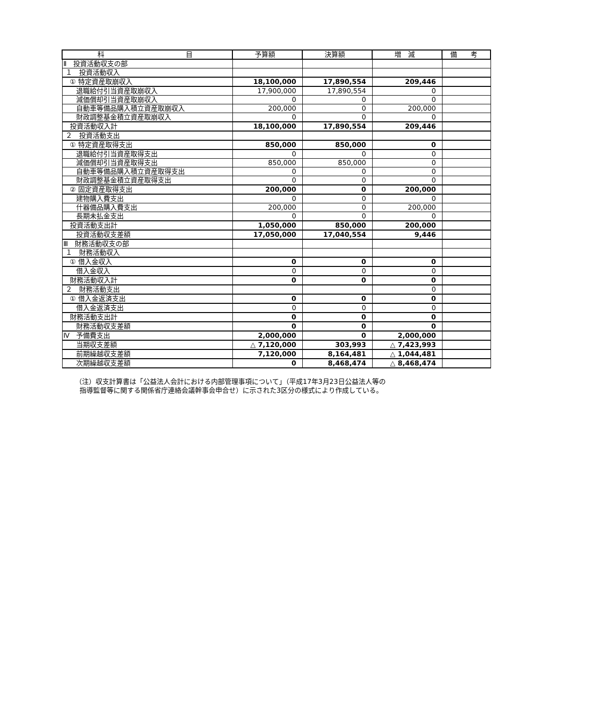| 科 目 | 予算額 | 決算額 | 増 減 | 備 考 |
| --- | --- | --- | --- | --- |
| Ⅱ 投資活動収支の部 | | | | |
| １ 投資活動収入 | | | | |
| ① 特定資産取崩収入 | 18,100,000 | 17,890,554 | 209,446 | |
| 退職給付引当資産取崩収入 | 17,900,000 | 17,890,554 | 0 | |
| 減価償却引当資産取崩収入 | 0 | 0 | 0 | |
| 自動車等備品購入積立資産取崩収入 | 200,000 | 0 | 200,000 | |
| 財政調整基金積立資産取崩収入 | 0 | 0 | 0 | |
| 投資活動収入計 | 18,100,000 | 17,890,554 | 209,446 | |
| ２ 投資活動支出 | | | | |
| ① 特定資産取得支出 | 850,000 | 850,000 | 0 | |
| 退職給付引当資産取得支出 | 0 | 0 | 0 | |
| 減価償却引当資産取得支出 | 850,000 | 850,000 | 0 | |
| 自動車等備品購入積立資産取得支出 | 0 | 0 | 0 | |
| 財政調整基金積立資産取得支出 | 0 | 0 | 0 | |
| ② 固定資産取得支出 | 200,000 | 0 | 200,000 | |
| 建物購入費支出 | 0 | 0 | 0 | |
| 什器備品購入費支出 | 200,000 | 0 | 200,000 | |
| 長期未払金支出 | 0 | 0 | 0 | |
| 投資活動支出計 | 1,050,000 | 850,000 | 200,000 | |
| 投資活動収支差額 | 17,050,000 | 17,040,554 | 9,446 | |
| Ⅲ 財務活動収支の部 | | | | |
| １ 財務活動収入 | | | | |
| ① 借入金収入 | 0 | 0 | 0 | |
| 借入金収入 | 0 | 0 | 0 | |
| 財務活動収入計 | 0 | 0 | 0 | |
| ２ 財務活動支出 | | | 0 | |
| ① 借入金返済支出 | 0 | 0 | 0 | |
| 借入金返済支出 | 0 | 0 | 0 | |
| 財務活動支出計 | 0 | 0 | 0 | |
| 財務活動収支差額 | 0 | 0 | 0 | |
| Ⅳ 予備費支出 | 2,000,000 | 0 | 2,000,000 | |
| 当期収支差額 | △ 7,120,000 | 303,993 | △ 7,423,993 | |
| 前期繰越収支差額 | 7,120,000 | 8,164,481 | △ 1,044,481 | |
| 次期繰越収支差額 | 0 | 8,468,474 | △ 8,468,474 | |
（注）収支計算書は「公益法人会計における内部管理事項について」（平成17年3月23日公益法人等の
指導監督等に関する関係省庁連絡会議幹事会申合せ）に示された3区分の様式により作成している。